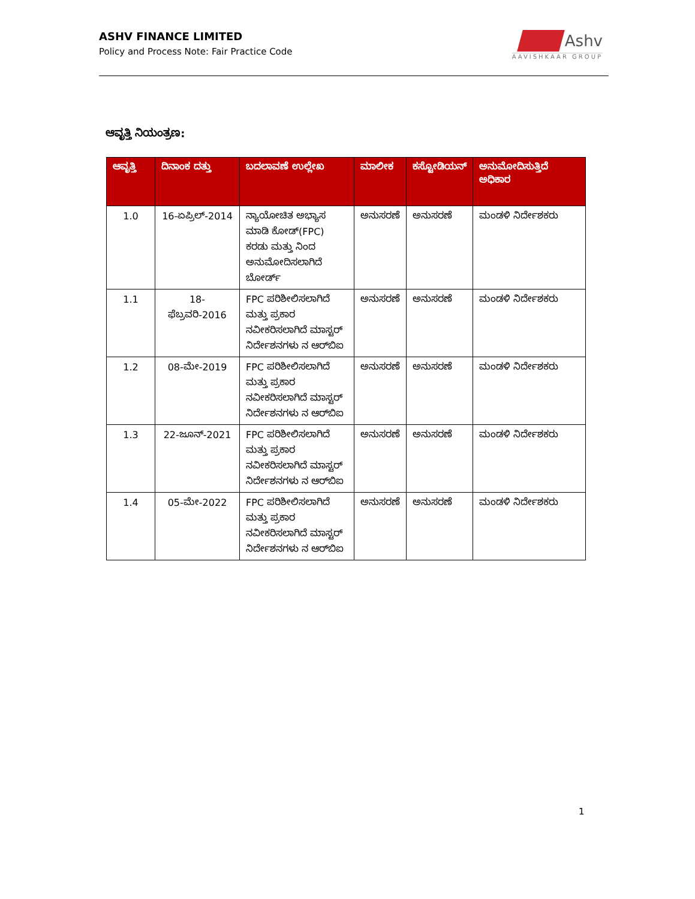ASHV FINANCE LIMITED
Policy and Process Note: Fair Practice Code
Ashv
AAVISHKAAR GROUP
ಆವೃತ್ತಿ ನಿಯಂತ್ರಣ:
| ಆವೃತ್ತಿ | ದಿನಾಂಕ ದತ್ತು | ಬದಲಾವಣೆ ಉಲ್ಲೇಖ | ಮಾಲೀಕ | ಕಸ್ಟೋಡಿಯನ್ | ಅನುಮೋದಿಸುತ್ತಿದೆ ಅಧಿಕಾರ |
| --- | --- | --- | --- | --- | --- |
| 1.0 | 16-ಏಪ್ರಿಲ್-2014 | ನ್ಯಾಯೋಚಿತ ಅಭ್ಯಾಸ ಮಾಡಿ ಕೋಡ್(FPC) ಕರಡು ಮತ್ತು ನಿಂದ ಅನುಮೋದಿಸಲಾಗಿದೆ ಬೋರ್ಡ್ | ಅನುಸರಣೆ | ಅನುಸರಣೆ | ಮಂಡಳಿ ನಿರ್ದೇಶಕರು |
| 1.1 | 18-ಫೆಬ್ರವರಿ-2016 | FPC ಪರಿಶೀಲಿಸಲಾಗಿದೆ ಮತ್ತು ಪ್ರಕಾರ ನವೀಕರಿಸಲಾಗಿದೆ ಮಾಸ್ಟರ್ ನಿರ್ದೇಶನಗಳು ನ ಆರ್‌ಬಿಐ | ಅನುಸರಣೆ | ಅನುಸರಣೆ | ಮಂಡಳಿ ನಿರ್ದೇಶಕರು |
| 1.2 | 08-ಮೇ-2019 | FPC ಪರಿಶೀಲಿಸಲಾಗಿದೆ ಮತ್ತು ಪ್ರಕಾರ ನವೀಕರಿಸಲಾಗಿದೆ ಮಾಸ್ಟರ್ ನಿರ್ದೇಶನಗಳು ನ ಆರ್‌ಬಿಐ | ಅನುಸರಣೆ | ಅನುಸರಣೆ | ಮಂಡಳಿ ನಿರ್ದೇಶಕರು |
| 1.3 | 22-ಜೂನ್-2021 | FPC ಪರಿಶೀಲಿಸಲಾಗಿದೆ ಮತ್ತು ಪ್ರಕಾರ ನವೀಕರಿಸಲಾಗಿದೆ ಮಾಸ್ಟರ್ ನಿರ್ದೇಶನಗಳು ನ ಆರ್‌ಬಿಐ | ಅನುಸರಣೆ | ಅನುಸರಣೆ | ಮಂಡಳಿ ನಿರ್ದೇಶಕರು |
| 1.4 | 05-ಮೇ-2022 | FPC ಪರಿಶೀಲಿಸಲಾಗಿದೆ ಮತ್ತು ಪ್ರಕಾರ ನವೀಕರಿಸಲಾಗಿದೆ ಮಾಸ್ಟರ್ ನಿರ್ದೇಶನಗಳು ನ ಆರ್‌ಬಿಐ | ಅನುಸರಣೆ | ಅನುಸರಣೆ | ಮಂಡಳಿ ನಿರ್ದೇಶಕರು |
1